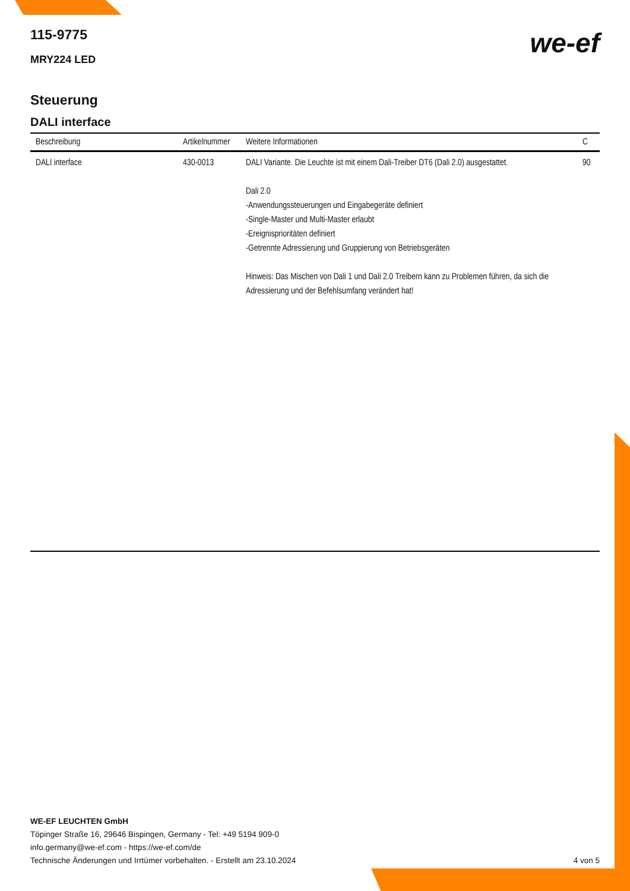we-ef
115-9775
MRY224 LED
Steuerung
DALI interface
| Beschreibung | Artikelnummer | Weitere Informationen | C |
| --- | --- | --- | --- |
| DALI interface | 430-0013 | DALI Variante. Die Leuchte ist mit einem Dali-Treiber DT6 (Dali 2.0) ausgestattet. Dali 2.0 -Anwendungssteuerungen und Eingabegeräte definiert -Single-Master und Multi-Master erlaubt -Ereignisprioritäten definiert -Getrennte Adressierung und Gruppierung von Betriebsgeräten Hinweis: Das Mischen von Dali 1 und Dali 2.0 Treibern kann zu Problemen führen, da sich die Adressierung und der Befehlsumfang verändert hat! | 90 |
WE-EF LEUCHTEN GmbH
Töpinger Straße 16, 29646 Bispingen, Germany - Tel: +49 5194 909-0
info.germany@we-ef.com - https://we-ef.com/de
Technische Änderungen und Irrtümer vorbehalten. - Erstellt am 23.10.2024
4 von 5